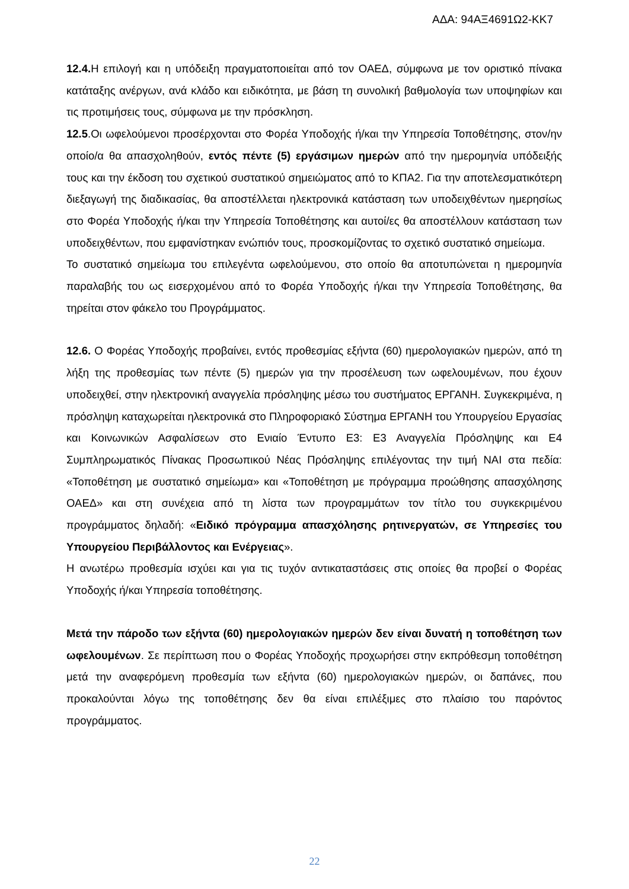ΑΔΑ: 94ΑΞ4691Ω2-ΚΚ7
12.4. Η επιλογή και η υπόδειξη πραγματοποιείται από τον ΟΑΕΔ, σύμφωνα με τον οριστικό πίνακα κατάταξης ανέργων, ανά κλάδο και ειδικότητα, με βάση τη συνολική βαθμολογία των υποψηφίων και τις προτιμήσεις τους, σύμφωνα με την πρόσκληση.
12.5.Οι ωφελούμενοι προσέρχονται στο Φορέα Υποδοχής ή/και την Υπηρεσία Τοποθέτησης, στον/ην οποίο/α θα απασχοληθούν, εντός πέντε (5) εργάσιμων ημερών από την ημερομηνία υπόδειξής τους και την έκδοση του σχετικού συστατικού σημειώματος από το ΚΠΑ2. Για την αποτελεσματικότερη διεξαγωγή της διαδικασίας, θα αποστέλλεται ηλεκτρονικά κατάσταση των υποδειχθέντων ημερησίως στο Φορέα Υποδοχής ή/και την Υπηρεσία Τοποθέτησης και αυτοί/ες θα αποστέλλουν κατάσταση των υποδειχθέντων, που εμφανίστηκαν ενώπιόν τους, προσκομίζοντας το σχετικό συστατικό σημείωμα.
Το συστατικό σημείωμα του επιλεγέντα ωφελούμενου, στο οποίο θα αποτυπώνεται η ημερομηνία παραλαβής του ως εισερχομένου από το Φορέα Υποδοχής ή/και την Υπηρεσία Τοποθέτησης, θα τηρείται στον φάκελο του Προγράμματος.
12.6. Ο Φορέας Υποδοχής προβαίνει, εντός προθεσμίας εξήντα (60) ημερολογιακών ημερών, από τη λήξη της προθεσμίας των πέντε (5) ημερών για την προσέλευση των ωφελουμένων, που έχουν υποδειχθεί, στην ηλεκτρονική αναγγελία πρόσληψης μέσω του συστήματος ΕΡΓΑΝΗ. Συγκεκριμένα, η πρόσληψη καταχωρείται ηλεκτρονικά στο Πληροφοριακό Σύστημα ΕΡΓΑΝΗ του Υπουργείου Εργασίας και Κοινωνικών Ασφαλίσεων στο Ενιαίο Έντυπο Ε3: Ε3 Αναγγελία Πρόσληψης και Ε4 Συμπληρωματικός Πίνακας Προσωπικού Νέας Πρόσληψης επιλέγοντας την τιμή ΝΑΙ στα πεδία: «Τοποθέτηση με συστατικό σημείωμα» και «Τοποθέτηση με πρόγραμμα προώθησης απασχόλησης ΟΑΕΔ» και στη συνέχεια από τη λίστα των προγραμμάτων τον τίτλο του συγκεκριμένου προγράμματος δηλαδή: «Ειδικό πρόγραμμα απασχόλησης ρητινεργατών, σε Υπηρεσίες του Υπουργείου Περιβάλλοντος και Ενέργειας».
Η ανωτέρω προθεσμία ισχύει και για τις τυχόν αντικαταστάσεις στις οποίες θα προβεί ο Φορέας Υποδοχής ή/και Υπηρεσία τοποθέτησης.
Μετά την πάροδο των εξήντα (60) ημερολογιακών ημερών δεν είναι δυνατή η τοποθέτηση των ωφελουμένων. Σε περίπτωση που ο Φορέας Υποδοχής προχωρήσει στην εκπρόθεσμη τοποθέτηση μετά την αναφερόμενη προθεσμία των εξήντα (60) ημερολογιακών ημερών, οι δαπάνες, που προκαλούνται λόγω της τοποθέτησης δεν θα είναι επιλέξιμες στο πλαίσιο του παρόντος προγράμματος.
22